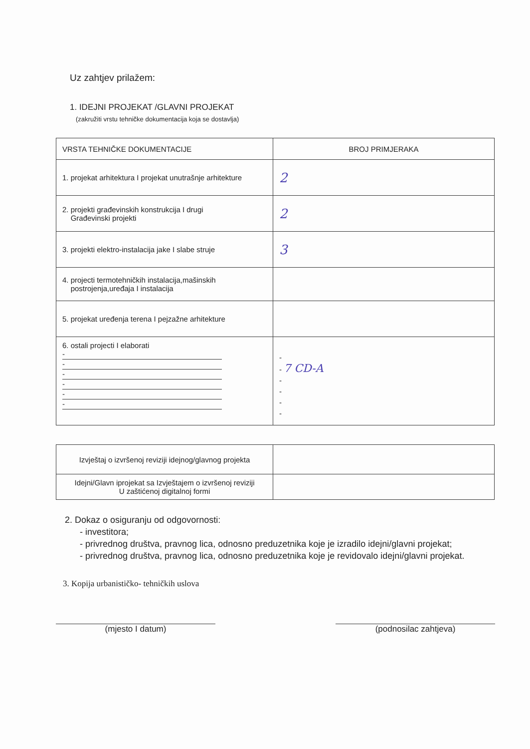Uz zahtjev prilažem:
1. IDEJNI PROJEKAT /GLAVNI PROJEKAT
(zakružiti vrstu tehničke dokumentacija koja se dostavlja)
| VRSTA TEHNIČKE DOKUMENTACIJE | BROJ PRIMJERAKA |
| 1. projekat arhitektura I projekat unutrašnje arhitekture | 2 |
| 2. projekti građevinskih konstrukcija I drugi Građevinski projekti | 2 |
| 3. projekti elektro-instalacija jake I slabe struje | 3 |
| 4. projecti termotehničkih instalacija,mašinskih postrojenja,uređaja I instalacija | |
| 5. projekat uređenja terena I pejzažne arhitekture | |
| 6. ostali projecti I elaborati - - - - - - | - - 7 CD-A - - - - |
| Izvještaj o izvršenoj reviziji idejnog/glavnog projekta | |
| Idejni/Glavn iprojekat sa Izvještajem o izvršenoj reviziji U zaštićenoj digitalnoj formi | |
2. Dokaz o osiguranju od odgovornosti:
- investitora;
- privrednog društva, pravnog lica, odnosno preduzetnika koje je izradilo idejni/glavni projekat;
- privrednog društva, pravnog lica, odnosno preduzetnika koje je revidovalo idejni/glavni projekat.
3. Kopija urbanističko- tehničkih uslova
(mjesto I datum) (podnosilac zahtjeva)